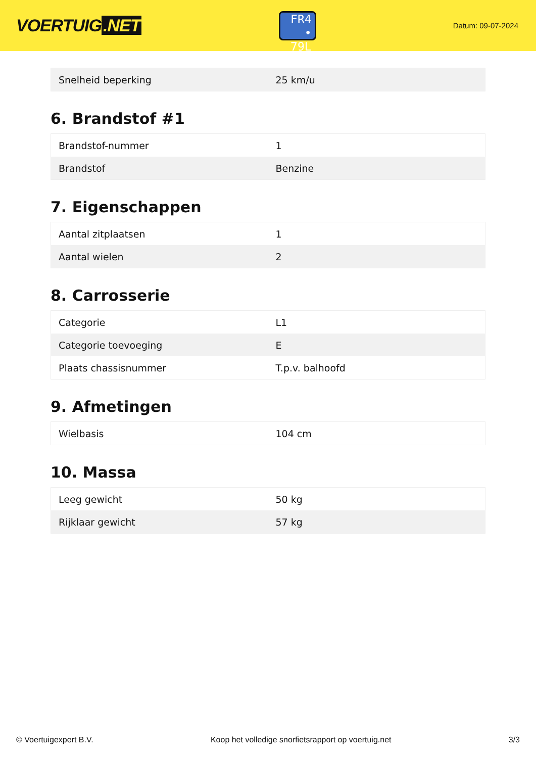VOERTUIG.NET
FR4
• 79L
Datum: 09-07-2024
| Snelheid beperking | 25 km/u |
6. Brandstof #1
| Brandstof-nummer | 1 |
| Brandstof | Benzine |
7. Eigenschappen
| Aantal zitplaatsen | 1 |
| Aantal wielen | 2 |
8. Carrosserie
| Categorie | L1 |
| Categorie toevoeging | E |
| Plaats chassisnummer | T.p.v. balhoofd |
9. Afmetingen
| Wielbasis | 104 cm |
10. Massa
| Leeg gewicht | 50 kg |
| Rijklaar gewicht | 57 kg |
© Voertuigexpert B.V. Koop het volledige snorfietsrapport op voertuig.net 3/3